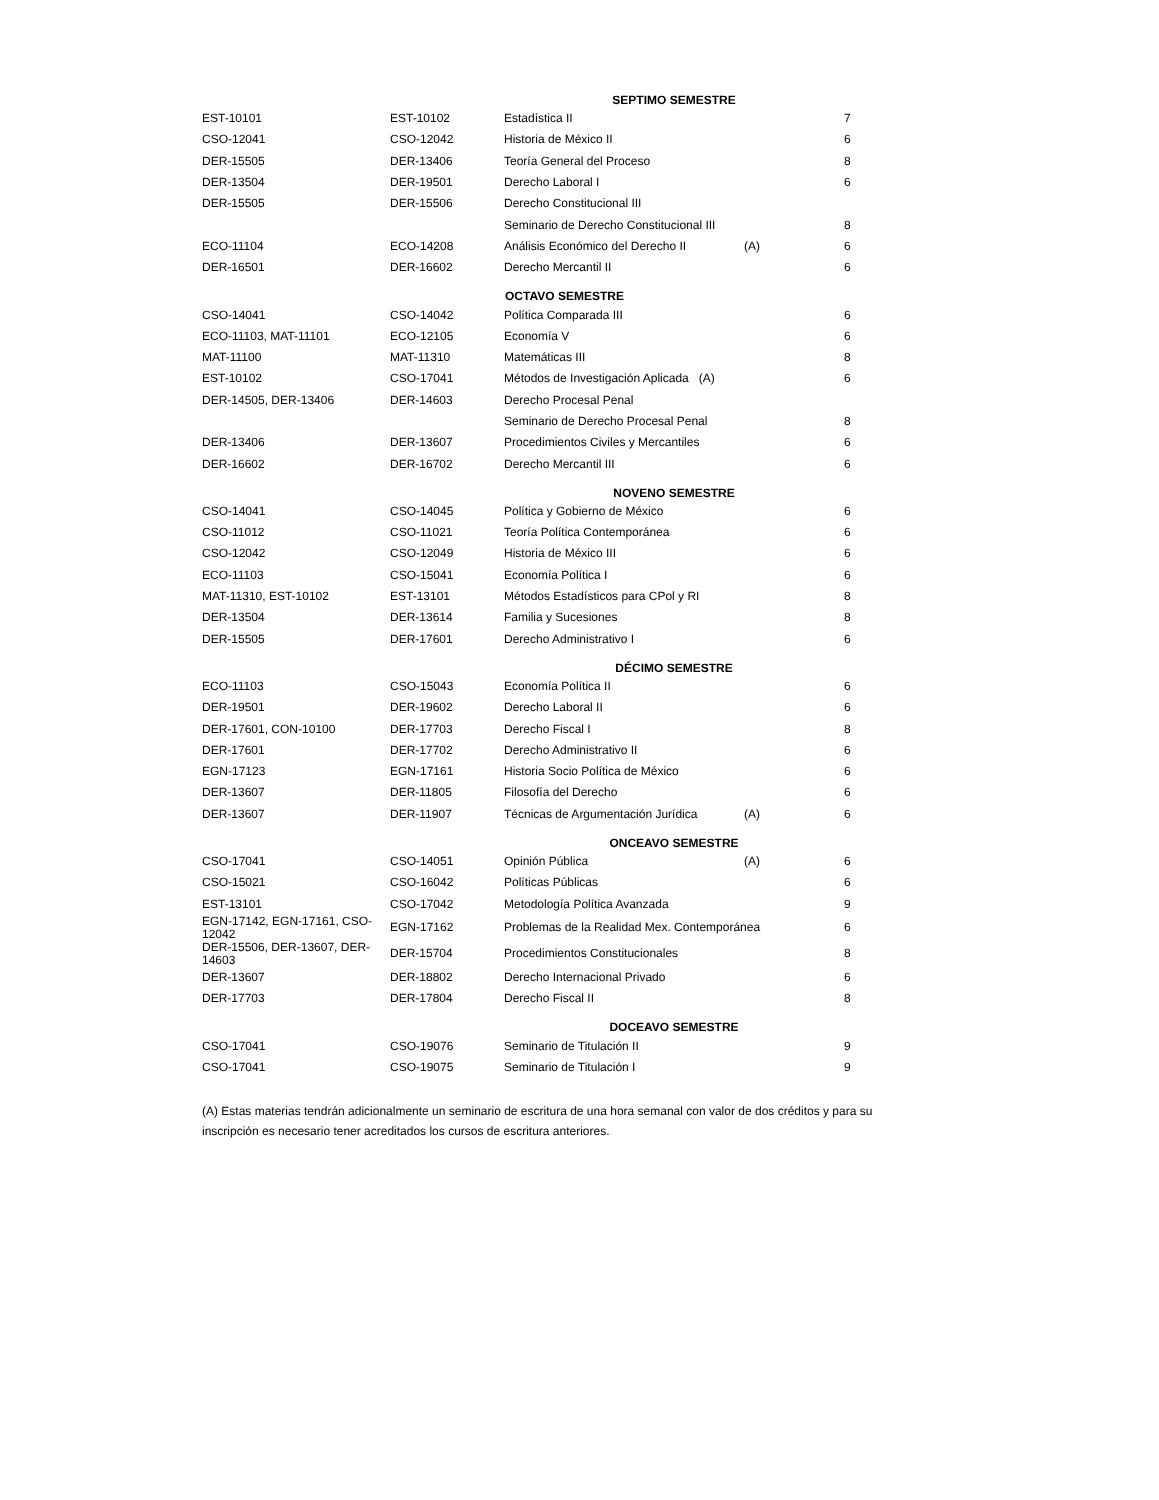| | | SEPTIMO SEMESTRE | | |
| --- | --- | --- | --- | --- |
| EST-10101 | EST-10102 | Estadística II | | 7 |
| CSO-12041 | CSO-12042 | Historia de México II | | 6 |
| DER-15505 | DER-13406 | Teoría General del Proceso | | 8 |
| DER-13504 | DER-19501 | Derecho Laboral I | | 6 |
| DER-15505 | DER-15506 | Derecho Constitucional III | | |
| | | Seminario de Derecho Constitucional III | | 8 |
| ECO-11104 | ECO-14208 | Análisis Económico del Derecho II | (A) | 6 |
| DER-16501 | DER-16602 | Derecho Mercantil II | | 6 |
| | | OCTAVO SEMESTRE | | |
| CSO-14041 | CSO-14042 | Política Comparada III | | 6 |
| ECO-11103, MAT-11101 | ECO-12105 | Economía V | | 6 |
| MAT-11100 | MAT-11310 | Matemáticas III | | 8 |
| EST-10102 | CSO-17041 | Métodos de Investigación Aplicada (A) | | 6 |
| DER-14505, DER-13406 | DER-14603 | Derecho Procesal Penal | | |
| | | Seminario de Derecho Procesal Penal | | 8 |
| DER-13406 | DER-13607 | Procedimientos Civiles y Mercantiles | | 6 |
| DER-16602 | DER-16702 | Derecho Mercantil III | | 6 |
| | | NOVENO SEMESTRE | | |
| CSO-14041 | CSO-14045 | Política y Gobierno de México | | 6 |
| CSO-11012 | CSO-11021 | Teoría Política Contemporánea | | 6 |
| CSO-12042 | CSO-12049 | Historia de México III | | 6 |
| ECO-11103 | CSO-15041 | Economía Política I | | 6 |
| MAT-11310, EST-10102 | EST-13101 | Métodos Estadísticos para CPol y RI | | 8 |
| DER-13504 | DER-13614 | Familia y Sucesiones | | 8 |
| DER-15505 | DER-17601 | Derecho Administrativo I | | 6 |
| | | DÉCIMO SEMESTRE | | |
| ECO-11103 | CSO-15043 | Economía Política II | | 6 |
| DER-19501 | DER-19602 | Derecho Laboral II | | 6 |
| DER-17601, CON-10100 | DER-17703 | Derecho Fiscal I | | 8 |
| DER-17601 | DER-17702 | Derecho Administrativo II | | 6 |
| EGN-17123 | EGN-17161 | Historia Socio Política de México | | 6 |
| DER-13607 | DER-11805 | Filosofía del Derecho | | 6 |
| DER-13607 | DER-11907 | Técnicas de Argumentación Jurídica | (A) | 6 |
| | | ONCEAVO SEMESTRE | | |
| CSO-17041 | CSO-14051 | Opinión Pública | (A) | 6 |
| CSO-15021 | CSO-16042 | Políticas Públicas | | 6 |
| EST-13101 | CSO-17042 | Metodología Política Avanzada | | 9 |
| EGN-17142, EGN-17161, CSO-12042 | EGN-17162 | Problemas de la Realidad Mex. Contemporánea | | 6 |
| DER-15506, DER-13607, DER-14603 | DER-15704 | Procedimientos Constitucionales | | 8 |
| DER-13607 | DER-18802 | Derecho Internacional Privado | | 6 |
| DER-17703 | DER-17804 | Derecho Fiscal II | | 8 |
| | | DOCEAVO SEMESTRE | | |
| CSO-17041 | CSO-19076 | Seminario de Titulación II | | 9 |
| CSO-17041 | CSO-19075 | Seminario de Titulación I | | 9 |
(A) Estas materias tendrán adicionalmente un seminario de escritura de una hora semanal con valor de dos créditos y para su inscripción es necesario tener acreditados los cursos de escritura anteriores.